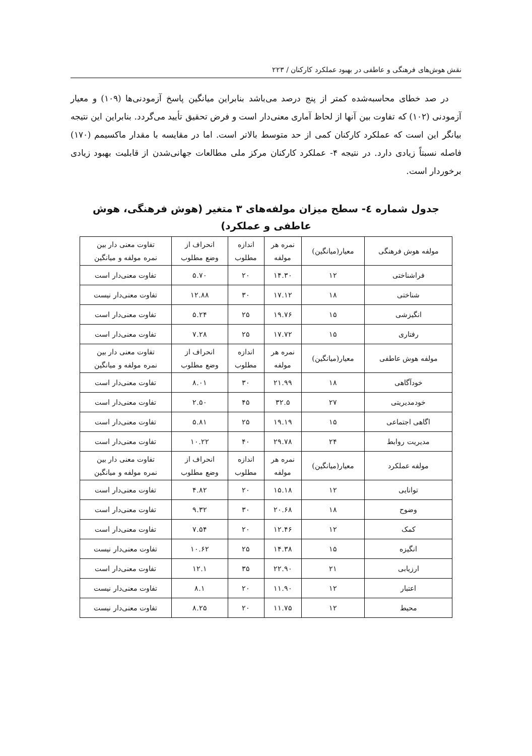نقش هوش‌های فرهنگی و عاطفی در بهبود عملکرد کارکنان / ۲۲۳
در صد خطای محاسبه‌شده کمتر از پنج درصد می‌باشد بنابراین میانگین پاسخ آزمودنی‌ها (۱۰۹) و معیار آزمودنی (۱۰۲) که تفاوت بین آنها از لحاظ آماری معنی‌دار است و فرض تحقیق تأیید می‌گردد. بنابراین این نتیجه بیانگر این است که عملکرد کارکنان کمی از حد متوسط بالاتر است. اما در مقایسه با مقدار ماکسیمم (۱۷۰) فاصله نسبتاً زیادی دارد. در نتیجه ۴- عملکرد کارکنان مرکز ملی مطالعات جهانی‌شدن از قابلیت بهبود زیادی برخوردار است.
جدول شماره ٤- سطح میزان مولفه‌های ۳ متغیر (هوش فرهنگی، هوش عاطفی و عملکرد)
| مولفه هوش فرهنگی | معیار(میانگین) | نمره هر مولفه | اندازه مطلوب | انحراف از وضع مطلوب | تفاوت معنی دار بین نمره مولفه و میانگین |
| --- | --- | --- | --- | --- | --- |
| فراشناختی | ۱۲ | ۱۴.۳۰ | ۲۰ | ۵.۷۰ | تفاوت معنی‌دار است |
| شناختی | ۱۸ | ۱۷.۱۲ | ۳۰ | ۱۲.۸۸ | تفاوت معنی‌دار نیست |
| انگیزشی | ۱۵ | ۱۹.۷۶ | ۲۵ | ۵.۲۴ | تفاوت معنی‌دار است |
| رفتاری | ۱۵ | ۱۷.۷۲ | ۲۵ | ۷.۲۸ | تفاوت معنی‌دار است |
| مولفه هوش عاطفی | معیار(میانگین) | نمره هر مولفه | اندازه مطلوب | انحراف از وضع مطلوب | تفاوت معنی دار بین نمره مولفه و میانگین |
| خودآگاهی | ۱۸ | ۲۱.۹۹ | ۳۰ | ۸.۰۱ | تفاوت معنی‌دار است |
| خودمدیریتی | ۲۷ | ۳۲.۵ | ۴۵ | ۲.۵۰ | تفاوت معنی‌دار است |
| اگاهی اجتماعی | ۱۵ | ۱۹.۱۹ | ۲۵ | ۵.۸۱ | تفاوت معنی‌دار است |
| مدیریت روابط | ۲۴ | ۲۹.۷۸ | ۴۰ | ۱۰.۲۲ | تفاوت معنی‌دار است |
| مولفه عملکرد | معیار(میانگین) | نمره هر مولفه | اندازه مطلوب | انحراف از وضع مطلوب | تفاوت معنی دار بین نمره مولفه و میانگین |
| توانایی | ۱۲ | ۱۵.۱۸ | ۲۰ | ۴.۸۲ | تفاوت معنی‌دار است |
| وضوح | ۱۸ | ۲۰.۶۸ | ۳۰ | ۹.۳۲ | تفاوت معنی‌دار است |
| کمک | ۱۲ | ۱۲.۴۶ | ۲۰ | ۷.۵۴ | تفاوت معنی‌دار است |
| انگیزه | ۱۵ | ۱۴.۳۸ | ۲۵ | ۱۰.۶۲ | تفاوت معنی‌دار نیست |
| ارزیابی | ۲۱ | ۲۲.۹۰ | ۳۵ | ۱۲.۱ | تفاوت معنی‌دار است |
| اعتبار | ۱۲ | ۱۱.۹۰ | ۲۰ | ۸.۱ | تفاوت معنی‌دار نیست |
| محیط | ۱۲ | ۱۱.۷۵ | ۲۰ | ۸.۲۵ | تفاوت معنی‌دار نیست |